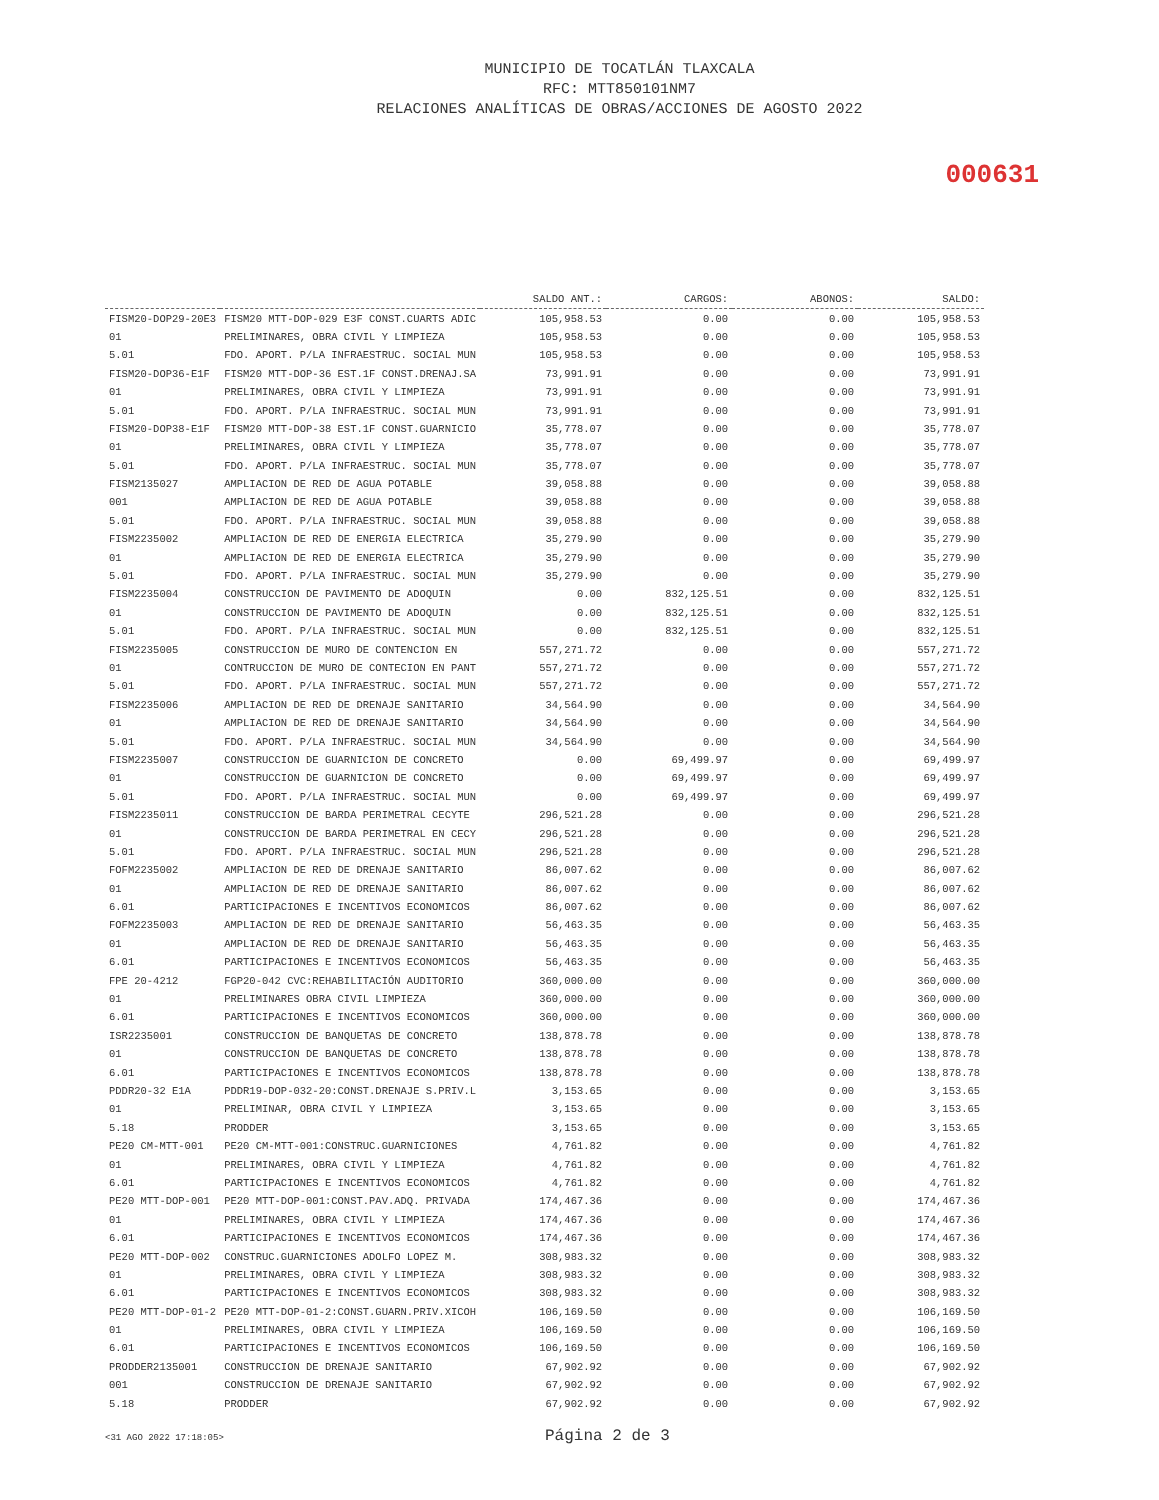MUNICIPIO DE TOCATLÁN TLAXCALA
RFC: MTT850101NM7
RELACIONES ANALÍTICAS DE OBRAS/ACCIONES DE AGOSTO 2022
000631
| | | SALDO ANT.: | CARGOS: | ABONOS: | SALDO: |
| --- | --- | --- | --- | --- | --- |
| FISM20-DOP29-20E3 | FISM20 MTT-DOP-029 E3F CONST.CUARTS ADIC | 105,958.53 | 0.00 | 0.00 | 105,958.53 |
| 01 | PRELIMINARES, OBRA CIVIL Y LIMPIEZA | 105,958.53 | 0.00 | 0.00 | 105,958.53 |
| 5.01 | FDO. APORT. P/LA INFRAESTRUC. SOCIAL MUN | 105,958.53 | 0.00 | 0.00 | 105,958.53 |
| FISM20-DOP36-E1F | FISM20 MTT-DOP-36 EST.1F CONST.DRENAJ.SA | 73,991.91 | 0.00 | 0.00 | 73,991.91 |
| 01 | PRELIMINARES, OBRA CIVIL Y LIMPIEZA | 73,991.91 | 0.00 | 0.00 | 73,991.91 |
| 5.01 | FDO. APORT. P/LA INFRAESTRUC. SOCIAL MUN | 73,991.91 | 0.00 | 0.00 | 73,991.91 |
| FISM20-DOP38-E1F | FISM20 MTT-DOP-38 EST.1F CONST.GUARNICIO | 35,778.07 | 0.00 | 0.00 | 35,778.07 |
| 01 | PRELIMINARES, OBRA CIVIL Y LIMPIEZA | 35,778.07 | 0.00 | 0.00 | 35,778.07 |
| 5.01 | FDO. APORT. P/LA INFRAESTRUC. SOCIAL MUN | 35,778.07 | 0.00 | 0.00 | 35,778.07 |
| FISM2135027 | AMPLIACION DE RED DE AGUA POTABLE | 39,058.88 | 0.00 | 0.00 | 39,058.88 |
| 001 | AMPLIACION DE RED DE AGUA POTABLE | 39,058.88 | 0.00 | 0.00 | 39,058.88 |
| 5.01 | FDO. APORT. P/LA INFRAESTRUC. SOCIAL MUN | 39,058.88 | 0.00 | 0.00 | 39,058.88 |
| FISM2235002 | AMPLIACION DE RED DE ENERGIA ELECTRICA | 35,279.90 | 0.00 | 0.00 | 35,279.90 |
| 01 | AMPLIACION DE RED DE ENERGIA ELECTRICA | 35,279.90 | 0.00 | 0.00 | 35,279.90 |
| 5.01 | FDO. APORT. P/LA INFRAESTRUC. SOCIAL MUN | 35,279.90 | 0.00 | 0.00 | 35,279.90 |
| FISM2235004 | CONSTRUCCION DE PAVIMENTO DE ADOQUIN | 0.00 | 832,125.51 | 0.00 | 832,125.51 |
| 01 | CONSTRUCCION DE PAVIMENTO DE ADOQUIN | 0.00 | 832,125.51 | 0.00 | 832,125.51 |
| 5.01 | FDO. APORT. P/LA INFRAESTRUC. SOCIAL MUN | 0.00 | 832,125.51 | 0.00 | 832,125.51 |
| FISM2235005 | CONSTRUCCION DE MURO DE CONTENCION EN | 557,271.72 | 0.00 | 0.00 | 557,271.72 |
| 01 | CONTRUCCION DE MURO DE CONTECION EN PANT | 557,271.72 | 0.00 | 0.00 | 557,271.72 |
| 5.01 | FDO. APORT. P/LA INFRAESTRUC. SOCIAL MUN | 557,271.72 | 0.00 | 0.00 | 557,271.72 |
| FISM2235006 | AMPLIACION DE RED DE DRENAJE SANITARIO | 34,564.90 | 0.00 | 0.00 | 34,564.90 |
| 01 | AMPLIACION DE RED DE DRENAJE SANITARIO | 34,564.90 | 0.00 | 0.00 | 34,564.90 |
| 5.01 | FDO. APORT. P/LA INFRAESTRUC. SOCIAL MUN | 34,564.90 | 0.00 | 0.00 | 34,564.90 |
| FISM2235007 | CONSTRUCCION DE GUARNICION DE CONCRETO | 0.00 | 69,499.97 | 0.00 | 69,499.97 |
| 01 | CONSTRUCCION DE GUARNICION DE CONCRETO | 0.00 | 69,499.97 | 0.00 | 69,499.97 |
| 5.01 | FDO. APORT. P/LA INFRAESTRUC. SOCIAL MUN | 0.00 | 69,499.97 | 0.00 | 69,499.97 |
| FISM2235011 | CONSTRUCCION DE BARDA PERIMETRAL CECYTE | 296,521.28 | 0.00 | 0.00 | 296,521.28 |
| 01 | CONSTRUCCION DE BARDA PERIMETRAL EN CECY | 296,521.28 | 0.00 | 0.00 | 296,521.28 |
| 5.01 | FDO. APORT. P/LA INFRAESTRUC. SOCIAL MUN | 296,521.28 | 0.00 | 0.00 | 296,521.28 |
| FOFM2235002 | AMPLIACION DE RED DE DRENAJE SANITARIO | 86,007.62 | 0.00 | 0.00 | 86,007.62 |
| 01 | AMPLIACION DE RED DE DRENAJE SANITARIO | 86,007.62 | 0.00 | 0.00 | 86,007.62 |
| 6.01 | PARTICIPACIONES E INCENTIVOS ECONOMICOS | 86,007.62 | 0.00 | 0.00 | 86,007.62 |
| FOFM2235003 | AMPLIACION DE RED DE DRENAJE SANITARIO | 56,463.35 | 0.00 | 0.00 | 56,463.35 |
| 01 | AMPLIACION DE RED DE DRENAJE SANITARIO | 56,463.35 | 0.00 | 0.00 | 56,463.35 |
| 6.01 | PARTICIPACIONES E INCENTIVOS ECONOMICOS | 56,463.35 | 0.00 | 0.00 | 56,463.35 |
| FPE 20-4212 | FGP20-042 CVC:REHABILITACIÓN AUDITORIO | 360,000.00 | 0.00 | 0.00 | 360,000.00 |
| 01 | PRELIMINARES OBRA CIVIL LIMPIEZA | 360,000.00 | 0.00 | 0.00 | 360,000.00 |
| 6.01 | PARTICIPACIONES E INCENTIVOS ECONOMICOS | 360,000.00 | 0.00 | 0.00 | 360,000.00 |
| ISR2235001 | CONSTRUCCION DE BANQUETAS DE CONCRETO | 138,878.78 | 0.00 | 0.00 | 138,878.78 |
| 01 | CONSTRUCCION DE BANQUETAS DE CONCRETO | 138,878.78 | 0.00 | 0.00 | 138,878.78 |
| 6.01 | PARTICIPACIONES E INCENTIVOS ECONOMICOS | 138,878.78 | 0.00 | 0.00 | 138,878.78 |
| PDDR20-32 E1A | PDDR19-DOP-032-20:CONST.DRENAJE S.PRIV.L | 3,153.65 | 0.00 | 0.00 | 3,153.65 |
| 01 | PRELIMINAR, OBRA CIVIL Y LIMPIEZA | 3,153.65 | 0.00 | 0.00 | 3,153.65 |
| 5.18 | PRODDER | 3,153.65 | 0.00 | 0.00 | 3,153.65 |
| PE20 CM-MTT-001 | PE20 CM-MTT-001:CONSTRUC.GUARNICIONES | 4,761.82 | 0.00 | 0.00 | 4,761.82 |
| 01 | PRELIMINARES, OBRA CIVIL Y LIMPIEZA | 4,761.82 | 0.00 | 0.00 | 4,761.82 |
| 6.01 | PARTICIPACIONES E INCENTIVOS ECONOMICOS | 4,761.82 | 0.00 | 0.00 | 4,761.82 |
| PE20 MTT-DOP-001 | PE20 MTT-DOP-001:CONST.PAV.ADQ. PRIVADA | 174,467.36 | 0.00 | 0.00 | 174,467.36 |
| 01 | PRELIMINARES, OBRA CIVIL Y LIMPIEZA | 174,467.36 | 0.00 | 0.00 | 174,467.36 |
| 6.01 | PARTICIPACIONES E INCENTIVOS ECONOMICOS | 174,467.36 | 0.00 | 0.00 | 174,467.36 |
| PE20 MTT-DOP-002 | CONSTRUC.GUARNICIONES ADOLFO LOPEZ M. | 308,983.32 | 0.00 | 0.00 | 308,983.32 |
| 01 | PRELIMINARES, OBRA CIVIL Y LIMPIEZA | 308,983.32 | 0.00 | 0.00 | 308,983.32 |
| 6.01 | PARTICIPACIONES E INCENTIVOS ECONOMICOS | 308,983.32 | 0.00 | 0.00 | 308,983.32 |
| PE20 MTT-DOP-01-2 | PE20 MTT-DOP-01-2:CONST.GUARN.PRIV.XICOH | 106,169.50 | 0.00 | 0.00 | 106,169.50 |
| 01 | PRELIMINARES, OBRA CIVIL Y LIMPIEZA | 106,169.50 | 0.00 | 0.00 | 106,169.50 |
| 6.01 | PARTICIPACIONES E INCENTIVOS ECONOMICOS | 106,169.50 | 0.00 | 0.00 | 106,169.50 |
| PRODDER2135001 | CONSTRUCCION DE DRENAJE SANITARIO | 67,902.92 | 0.00 | 0.00 | 67,902.92 |
| 001 | CONSTRUCCION DE DRENAJE SANITARIO | 67,902.92 | 0.00 | 0.00 | 67,902.92 |
| 5.18 | PRODDER | 67,902.92 | 0.00 | 0.00 | 67,902.92 |
<31 AGO 2022 17:18:05> Página 2 de 3